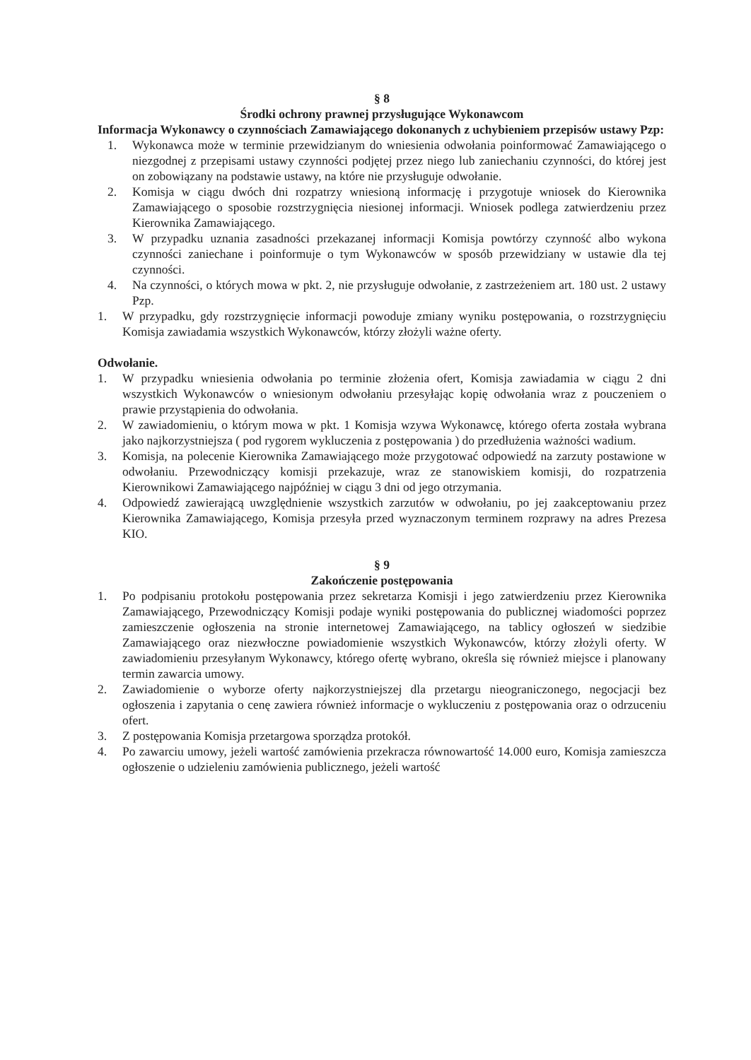§ 8
Środki ochrony prawnej przysługujące Wykonawcom
Informacja Wykonawcy o czynnościach Zamawiającego dokonanych z uchybieniem przepisów ustawy Pzp:
1. Wykonawca może w terminie przewidzianym do wniesienia odwołania poinformować Zamawiającego o niezgodnej z przepisami ustawy czynności podjętej przez niego lub zaniechaniu czynności, do której jest on zobowiązany na podstawie ustawy, na które nie przysługuje odwołanie.
2. Komisja w ciągu dwóch dni rozpatrzy wniesioną informację i przygotuje wniosek do Kierownika Zamawiającego o sposobie rozstrzygnięcia niesionej informacji. Wniosek podlega zatwierdzeniu przez Kierownika Zamawiającego.
3. W przypadku uznania zasadności przekazanej informacji Komisja powtórzy czynność albo wykona czynności zaniechane i poinformuje o tym Wykonawców w sposób przewidziany w ustawie dla tej czynności.
4. Na czynności, o których mowa w pkt. 2, nie przysługuje odwołanie, z zastrzeżeniem art. 180 ust. 2 ustawy Pzp.
1. W przypadku, gdy rozstrzygnięcie informacji powoduje zmiany wyniku postępowania, o rozstrzygnięciu Komisja zawiadamia wszystkich Wykonawców, którzy złożyli ważne oferty.
Odwołanie.
1. W przypadku wniesienia odwołania po terminie złożenia ofert, Komisja zawiadamia w ciągu 2 dni wszystkich Wykonawców o wniesionym odwołaniu przesyłając kopię odwołania wraz z pouczeniem o prawie przystąpienia do odwołania.
2. W zawiadomieniu, o którym mowa w pkt. 1 Komisja wzywa Wykonawcę, którego oferta została wybrana jako najkorzystniejsza ( pod rygorem wykluczenia z postępowania ) do przedłużenia ważności wadium.
3. Komisja, na polecenie Kierownika Zamawiającego może przygotować odpowiedź na zarzuty postawione w odwołaniu. Przewodniczący komisji przekazuje, wraz ze stanowiskiem komisji, do rozpatrzenia Kierownikowi Zamawiającego najpóźniej w ciągu 3 dni od jego otrzymania.
4. Odpowiedź zawierającą uwzględnienie wszystkich zarzutów w odwołaniu, po jej zaakceptowaniu przez Kierownika Zamawiającego, Komisja przesyła przed wyznaczonym terminem rozprawy na adres Prezesa KIO.
§ 9
Zakończenie postępowania
1. Po podpisaniu protokołu postępowania przez sekretarza Komisji i jego zatwierdzeniu przez Kierownika Zamawiającego, Przewodniczący Komisji podaje wyniki postępowania do publicznej wiadomości poprzez zamieszczenie ogłoszenia na stronie internetowej Zamawiającego, na tablicy ogłoszeń w siedzibie Zamawiającego oraz niezwłoczne powiadomienie wszystkich Wykonawców, którzy złożyli oferty. W zawiadomieniu przesyłanym Wykonawcy, którego ofertę wybrano, określa się również miejsce i planowany termin zawarcia umowy.
2. Zawiadomienie o wyborze oferty najkorzystniejszej dla przetargu nieograniczonego, negocjacji bez ogłoszenia i zapytania o cenę zawiera również informacje o wykluczeniu z postępowania oraz o odrzuceniu ofert.
3. Z postępowania Komisja przetargowa sporządza protokół.
4. Po zawarciu umowy, jeżeli wartość zamówienia przekracza równowartość 14.000 euro, Komisja zamieszcza ogłoszenie o udzieleniu zamówienia publicznego, jeżeli wartość